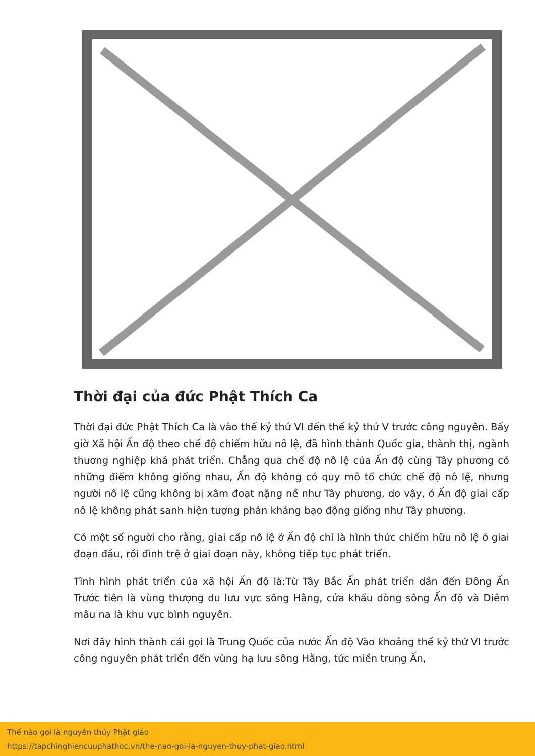Thời đại của đức Phật Thích Ca
Thời đại đức Phật Thích Ca là vào thế kỷ thứ VI đến thế kỷ thứ V trước công nguyên. Bấy giờ Xã hội Ấn độ theo chế độ chiếm hữu nô lệ, đã hình thành Quốc gia, thành thị, ngành thương nghiệp khá phát triển. Chẳng qua chế độ nô lệ của Ấn độ cùng Tây phương có những điểm không giống nhau, Ấn độ không có quy mô tổ chức chế độ nô lệ, nhưng người nô lệ cũng không bị xâm đoạt nặng nề như Tây phương, do vậy, ở Ấn độ giai cấp nô lệ không phát sanh hiện tượng phản kháng bạo động giống như Tây phương.
Có một số người cho rằng, giai cấp nô lệ ở Ấn độ chỉ là hình thức chiếm hữu nô lệ ở giai đoạn đầu, rồi đình trệ ở giai đoạn này, không tiếp tục phát triển.
Tình hình phát triển của xã hội Ấn độ là:Từ Tây Bắc Ấn phát triển dần đến Đông Ấn Trước tiên là vùng thượng du lưu vực sông Hằng, cửa khẩu dòng sông Ấn độ và Diêm mâu na là khu vực bình nguyên.
Nơi đây hình thành cái gọi là Trung Quốc của nước Ấn độ Vào khoảng thế kỷ thứ VI trước công nguyên phát triển đến vùng hạ lưu sông Hằng, tức miền trung Ấn,
Thế nào gọi là nguyên thủy Phật giáo
https://tapchinghiencuuphathoc.vn/the-nao-goi-la-nguyen-thuy-phat-giao.html